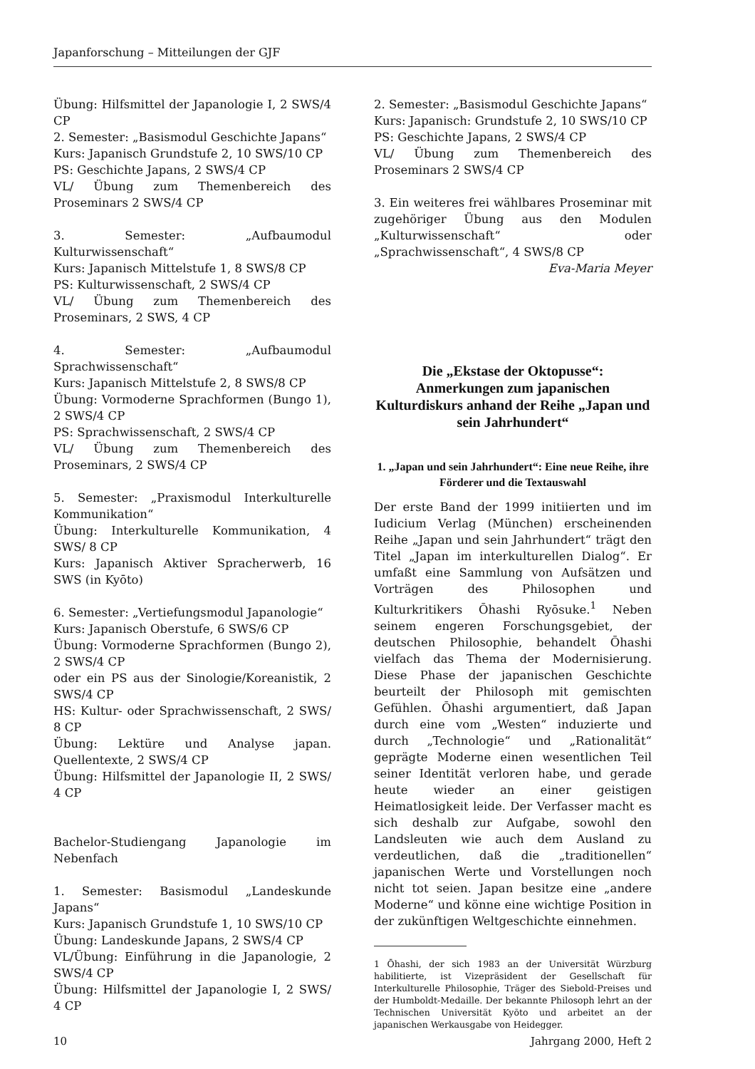Japanforschung – Mitteilungen der GJF
Übung: Hilfsmittel der Japanologie I, 2 SWS/4 CP
2. Semester: „Basismodul Geschichte Japans“
Kurs: Japanisch Grundstufe 2, 10 SWS/10 CP
PS: Geschichte Japans, 2 SWS/4 CP
VL/ Übung zum Themenbereich des Proseminars 2 SWS/4 CP
3. Semester: „Aufbaumodul Kulturwissenschaft“
Kurs: Japanisch Mittelstufe 1, 8 SWS/8 CP
PS: Kulturwissenschaft, 2 SWS/4 CP
VL/ Übung zum Themenbereich des Proseminars, 2 SWS, 4 CP
4. Semester: „Aufbaumodul Sprachwissenschaft“
Kurs: Japanisch Mittelstufe 2, 8 SWS/8 CP
Übung: Vormoderne Sprachformen (Bungo 1), 2 SWS/4 CP
PS: Sprachwissenschaft, 2 SWS/4 CP
VL/ Übung zum Themenbereich des Proseminars, 2 SWS/4 CP
5. Semester: „Praxismodul Interkulturelle Kommunikation“
Übung: Interkulturelle Kommunikation, 4 SWS/ 8 CP
Kurs: Japanisch Aktiver Spracherwerb, 16 SWS (in Kyōto)
6. Semester: „Vertiefungsmodul Japanologie“
Kurs: Japanisch Oberstufe, 6 SWS/6 CP
Übung: Vormoderne Sprachformen (Bungo 2), 2 SWS/4 CP
oder ein PS aus der Sinologie/Koreanistik, 2 SWS/4 CP
HS: Kultur- oder Sprachwissenschaft, 2 SWS/ 8 CP
Übung: Lektüre und Analyse japan. Quellentexte, 2 SWS/4 CP
Übung: Hilfsmittel der Japanologie II, 2 SWS/ 4 CP
Bachelor-Studiengang Japanologie im Nebenfach
1. Semester: Basismodul „Landeskunde Japans“
Kurs: Japanisch Grundstufe 1, 10 SWS/10 CP
Übung: Landeskunde Japans, 2 SWS/4 CP
VL/Übung: Einführung in die Japanologie, 2 SWS/4 CP
Übung: Hilfsmittel der Japanologie I, 2 SWS/ 4 CP
2. Semester: „Basismodul Geschichte Japans“
Kurs: Japanisch: Grundstufe 2, 10 SWS/10 CP
PS: Geschichte Japans, 2 SWS/4 CP
VL/ Übung zum Themenbereich des Proseminars 2 SWS/4 CP
3. Ein weiteres frei wählbares Proseminar mit zugehöriger Übung aus den Modulen „Kulturwissenschaft“ oder „Sprachwissenschaft“, 4 SWS/8 CP
Eva-Maria Meyer
Die „Ekstase der Oktopusse“:
Anmerkungen zum japanischen Kulturdiskurs anhand der Reihe „Japan und sein Jahrhundert“
1. „Japan und sein Jahrhundert“: Eine neue Reihe, ihre Förderer und die Textauswahl
Der erste Band der 1999 initiierten und im Iudicium Verlag (München) erscheinenden Reihe „Japan und sein Jahrhundert“ trägt den Titel „Japan im interkulturellen Dialog“. Er umfaßt eine Sammlung von Aufsätzen und Vorträgen des Philosophen und Kulturkritikers Ōhashi Ryōsuke.<sup>1</sup> Neben seinem engeren Forschungsgebiet, der deutschen Philosophie, behandelt Ōhashi vielfach das Thema der Modernisierung. Diese Phase der japanischen Geschichte beurteilt der Philosoph mit gemischten Gefühlen. Ōhashi argumentiert, daß Japan durch eine vom „Westen“ induzierte und durch „Technologie“ und „Rationalität“ geprägte Moderne einen wesentlichen Teil seiner Identität verloren habe, und gerade heute wieder an einer geistigen Heimatlosigkeit leide. Der Verfasser macht es sich deshalb zur Aufgabe, sowohl den Landsleuten wie auch dem Ausland zu verdeutlichen, daß die „traditionellen“ japanischen Werte und Vorstellungen noch nicht tot seien. Japan besitze eine „andere Moderne“ und könne eine wichtige Position in der zukünftigen Weltgeschichte einnehmen.
1 Ōhashi, der sich 1983 an der Universität Würzburg habilitierte, ist Vizepräsident der Gesellschaft für Interkulturelle Philosophie, Träger des Siebold-Preises und der Humboldt-Medaille. Der bekannte Philosoph lehrt an der Technischen Universität Kyōto und arbeitet an der japanischen Werkausgabe von Heidegger.
10 Jahrgang 2000, Heft 2